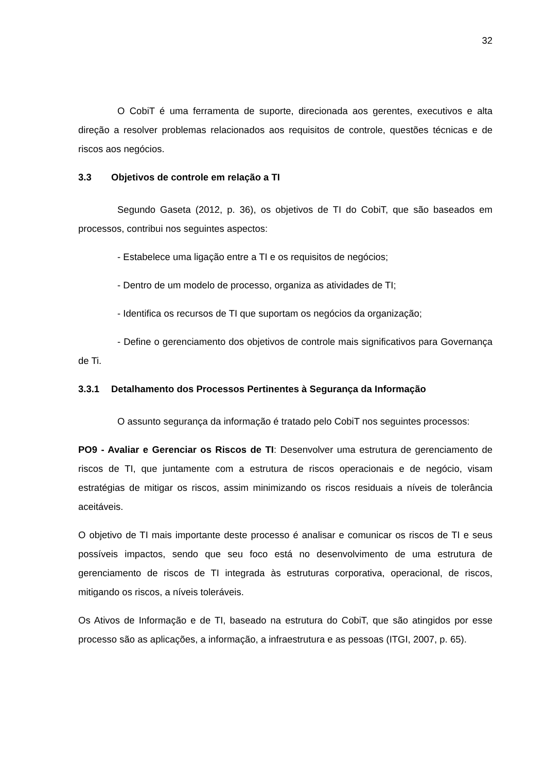32
O CobiT é uma ferramenta de suporte, direcionada aos gerentes, executivos e alta direção a resolver problemas relacionados aos requisitos de controle, questões técnicas e de riscos aos negócios.
3.3 Objetivos de controle em relação a TI
Segundo Gaseta (2012, p. 36), os objetivos de TI do CobiT, que são baseados em processos, contribui nos seguintes aspectos:
- Estabelece uma ligação entre a TI e os requisitos de negócios;
- Dentro de um modelo de processo, organiza as atividades de TI;
- Identifica os recursos de TI que suportam os negócios da organização;
- Define o gerenciamento dos objetivos de controle mais significativos para Governança de Ti.
3.3.1 Detalhamento dos Processos Pertinentes à Segurança da Informação
O assunto segurança da informação é tratado pelo CobiT nos seguintes processos:
PO9 - Avaliar e Gerenciar os Riscos de TI: Desenvolver uma estrutura de gerenciamento de riscos de TI, que juntamente com a estrutura de riscos operacionais e de negócio, visam estratégias de mitigar os riscos, assim minimizando os riscos residuais a níveis de tolerância aceitáveis.
O objetivo de TI mais importante deste processo é analisar e comunicar os riscos de TI e seus possíveis impactos, sendo que seu foco está no desenvolvimento de uma estrutura de gerenciamento de riscos de TI integrada às estruturas corporativa, operacional, de riscos, mitigando os riscos, a níveis toleráveis.
Os Ativos de Informação e de TI, baseado na estrutura do CobiT, que são atingidos por esse processo são as aplicações, a informação, a infraestrutura e as pessoas (ITGI, 2007, p. 65).